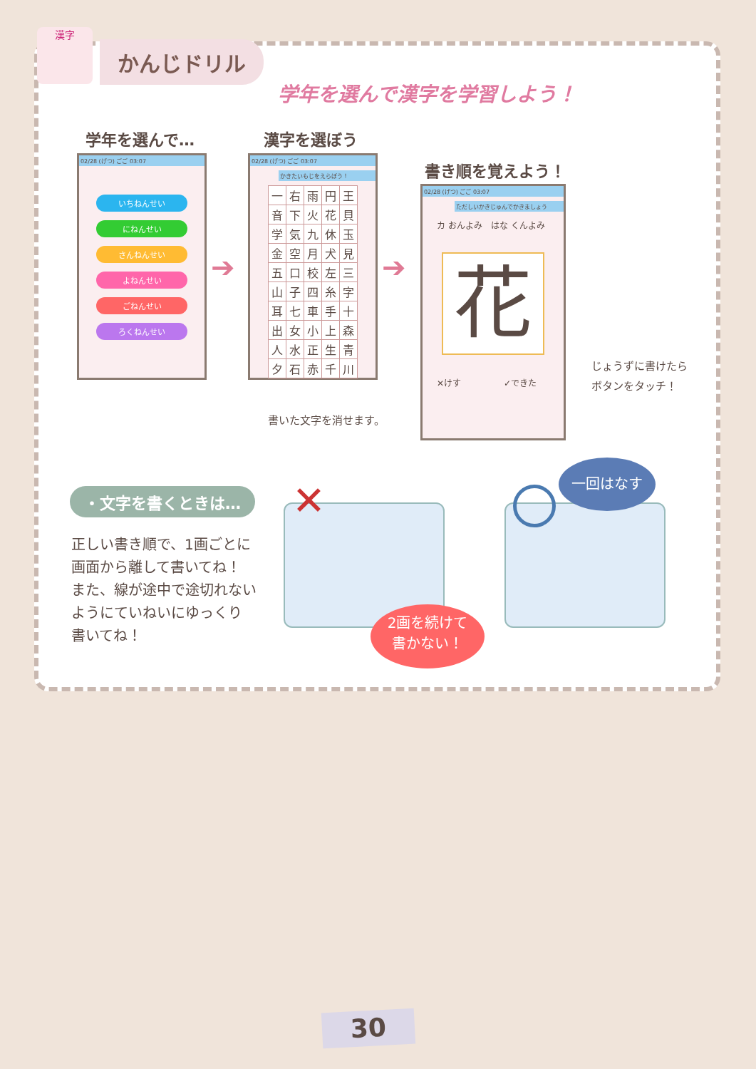漢字
かんじドリル
学年を選んで漢字を学習しよう！
学年を選んで… 漢字を選ぼう
書き順を覚えよう！
02/28 (げつ) ごご 03:07
いちねんせい
にねんせい
さんねんせい
よねんせい
ごねんせい
ろくねんせい
02/28 (げつ) ごご 03:07
かきたいもじをえらぼう！
| 一 | 右 | 雨 | 円 | 王 |
| 音 | 下 | 火 | 花 | 貝 |
| 学 | 気 | 九 | 休 | 玉 |
| 金 | 空 | 月 | 犬 | 見 |
| 五 | 口 | 校 | 左 | 三 |
| 山 | 子 | 四 | 糸 | 字 |
| 耳 | 七 | 車 | 手 | 十 |
| 出 | 女 | 小 | 上 | 森 |
| 人 | 水 | 正 | 生 | 青 |
| 夕 | 石 | 赤 | 千 | 川 |
02/28 (げつ) ごご 03:07
ただしいかきじゅんでかきましょう
カ おんよみ　はな くんよみ
花
✕けす　　　　　✓できた
➔ ➔
書いた文字を消せます。
じょうずに書けたら
ボタンをタッチ！
・文字を書くときは…
正しい書き順で、1画ごとに
画面から離して書いてね！
また、線が途中で途切れない
ようにていねいにゆっくり
書いてね！
✕
2画を続けて
書かない！
一回はなす
30